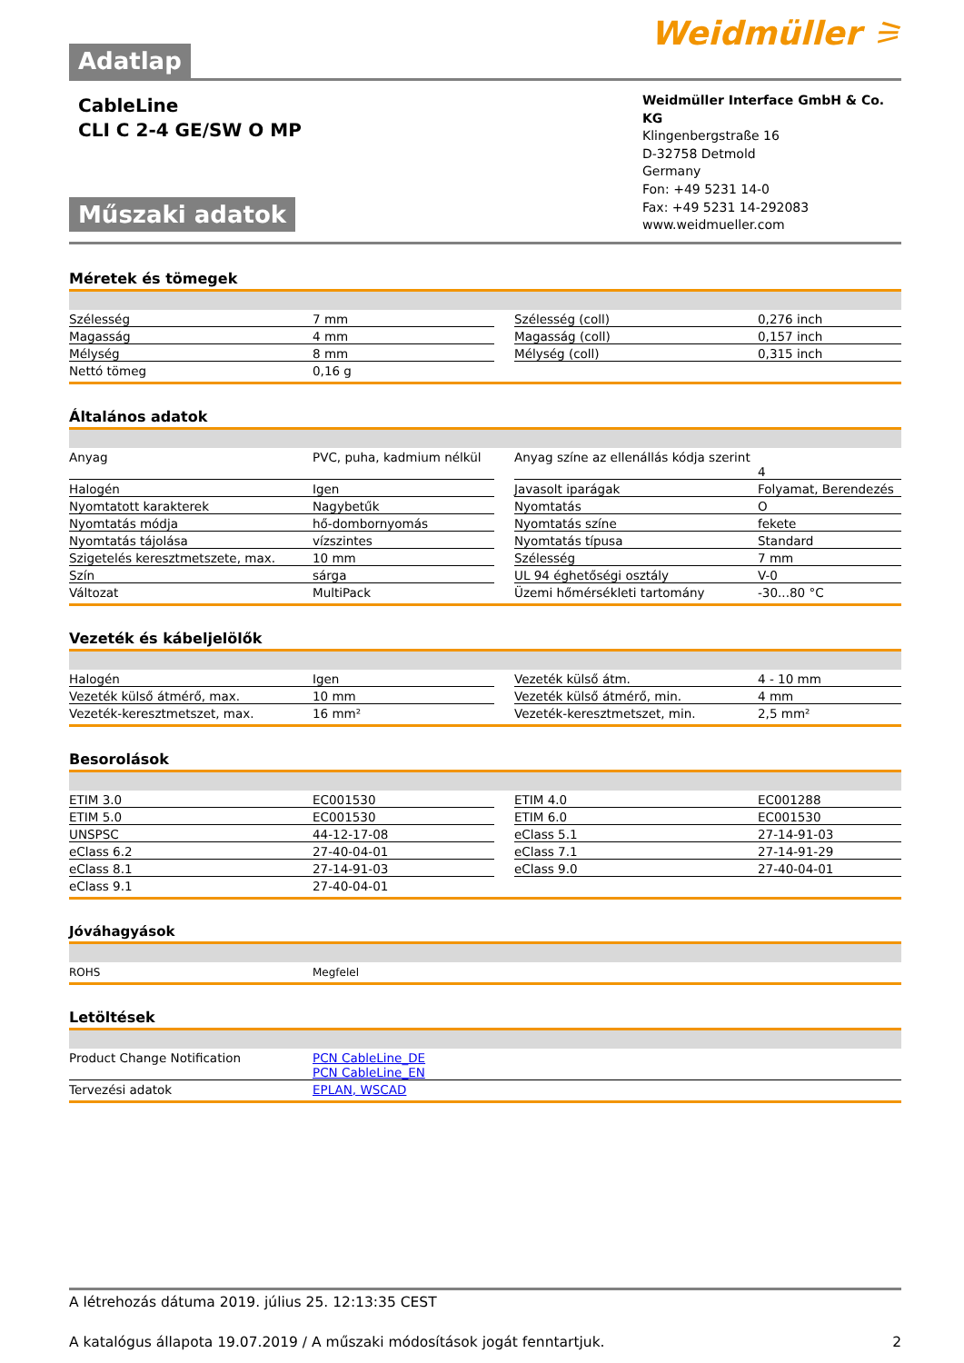Adatlap
Weidmüller ⚞
CableLine
CLI C 2-4 GE/SW O MP
Műszaki adatok
Weidmüller Interface GmbH & Co. KG
Klingenbergstraße 16
D-32758 Detmold
Germany
Fon: +49 5231 14-0
Fax: +49 5231 14-292083
www.weidmueller.com
Méretek és tömegek
| Szélesség | 7 mm | | Szélesség (coll) | 0,276 inch |
| Magasság | 4 mm | | Magasság (coll) | 0,157 inch |
| Mélység | 8 mm | | Mélység (coll) | 0,315 inch |
| Nettó tömeg | 0,16 g | | | |
Általános adatok
| Anyag | PVC, puha, kadmium nélkül | | Anyag színe az ellenállás kódja szerint | 4 |
| Halogén | Igen | | Javasolt iparágak | Folyamat, Berendezés |
| Nyomtatott karakterek | Nagybetűk | | Nyomtatás | O |
| Nyomtatás módja | hő-dombornyomás | | Nyomtatás színe | fekete |
| Nyomtatás tájolása | vízszintes | | Nyomtatás típusa | Standard |
| Szigetelés keresztmetszete, max. | 10 mm | | Szélesség | 7 mm |
| Szín | sárga | | UL 94 éghetőségi osztály | V-0 |
| Változat | MultiPack | | Üzemi hőmérsékleti tartomány | -30...80 °C |
Vezeték és kábeljelölők
| Halogén | Igen | | Vezeték külső átm. | 4 - 10 mm |
| Vezeték külső átmérő, max. | 10 mm | | Vezeték külső átmérő, min. | 4 mm |
| Vezeték-keresztmetszet, max. | 16 mm² | | Vezeték-keresztmetszet, min. | 2,5 mm² |
Besorolások
| ETIM 3.0 | EC001530 | | ETIM 4.0 | EC001288 |
| ETIM 5.0 | EC001530 | | ETIM 6.0 | EC001530 |
| UNSPSC | 44-12-17-08 | | eClass 5.1 | 27-14-91-03 |
| eClass 6.2 | 27-40-04-01 | | eClass 7.1 | 27-14-91-29 |
| eClass 8.1 | 27-14-91-03 | | eClass 9.0 | 27-40-04-01 |
| eClass 9.1 | 27-40-04-01 | | | |
Jóváhagyások
| ROHS | Megfelel |
Letöltések
| Product Change Notification | PCN CableLine_DE PCN CableLine_EN |
| Tervezési adatok | EPLAN, WSCAD |
A létrehozás dátuma 2019. július 25. 12:13:35 CEST
A katalógus állapota 19.07.2019 / A műszaki módosítások jogát fenntartjuk. 2